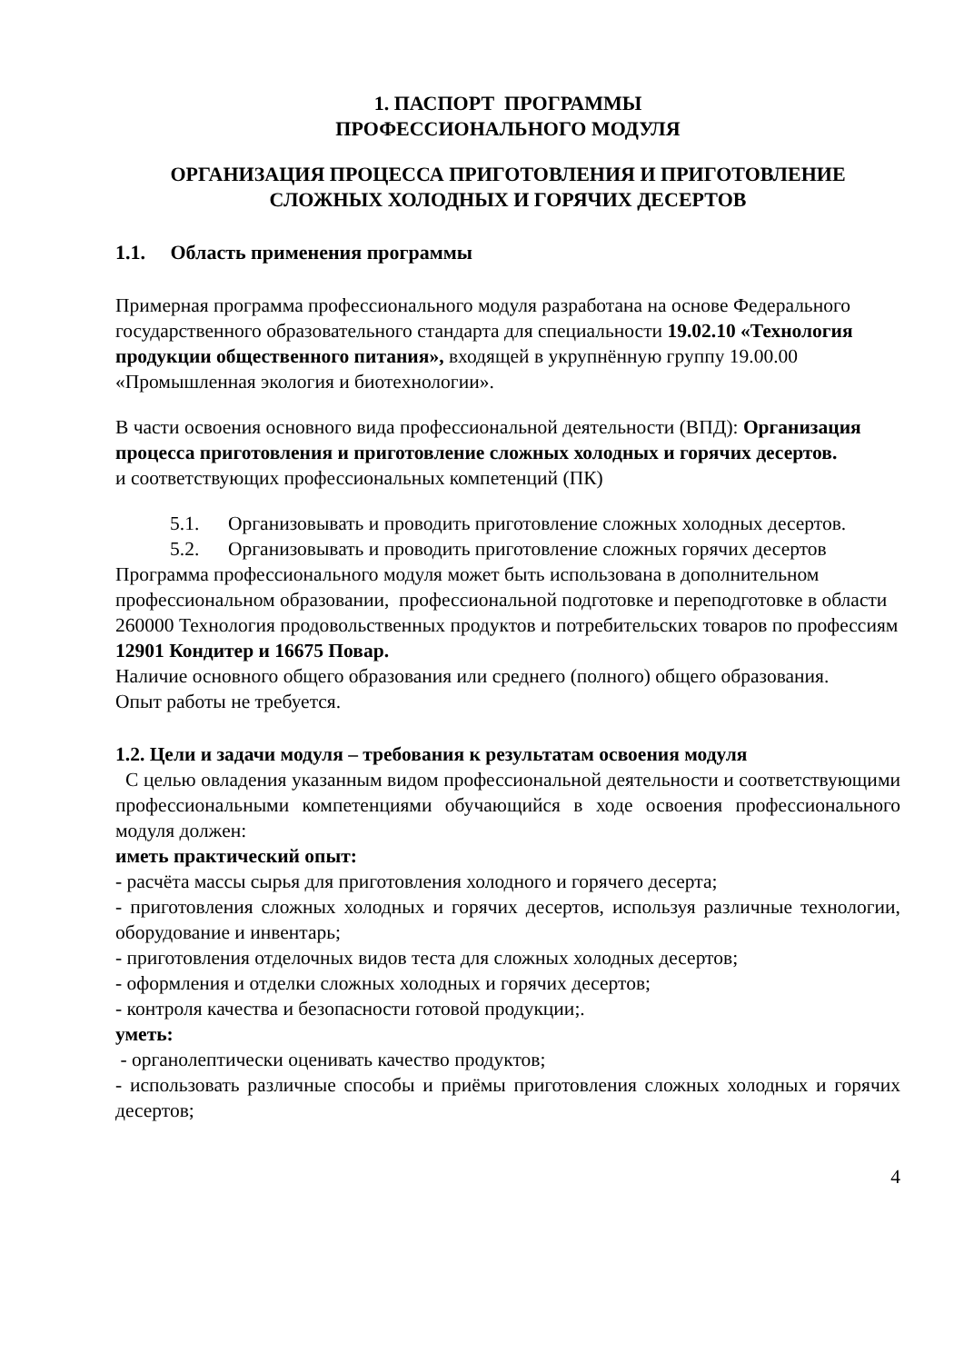1. ПАСПОРТ ПРОГРАММЫ
ПРОФЕССИОНАЛЬНОГО МОДУЛЯ
ОРГАНИЗАЦИЯ ПРОЦЕССА ПРИГОТОВЛЕНИЯ И ПРИГОТОВЛЕНИЕ СЛОЖНЫХ ХОЛОДНЫХ И ГОРЯЧИХ ДЕСЕРТОВ
1.1. Область применения программы
Примерная программа профессионального модуля разработана на основе Федерального государственного образовательного стандарта для специальности 19.02.10 «Технология продукции общественного питания», входящей в укрупнённую группу 19.00.00 «Промышленная экология и биотехнологии».
В части освоения основного вида профессиональной деятельности (ВПД): Организация процесса приготовления и приготовление сложных холодных и горячих десертов.
и соответствующих профессиональных компетенций (ПК)
5.1. Организовывать и проводить приготовление сложных холодных десертов.
5.2. Организовывать и проводить приготовление сложных горячих десертов
Программа профессионального модуля может быть использована в дополнительном профессиональном образовании, профессиональной подготовке и переподготовке в области 260000 Технология продовольственных продуктов и потребительских товаров по профессиям 12901 Кондитер и 16675 Повар.
Наличие основного общего образования или среднего (полного) общего образования.
Опыт работы не требуется.
1.2. Цели и задачи модуля – требования к результатам освоения модуля
С целью овладения указанным видом профессиональной деятельности и соответствующими профессиональными компетенциями обучающийся в ходе освоения профессионального модуля должен:
иметь практический опыт:
- расчёта массы сырья для приготовления холодного и горячего десерта;
- приготовления сложных холодных и горячих десертов, используя различные технологии, оборудование и инвентарь;
- приготовления отделочных видов теста для сложных холодных десертов;
- оформления и отделки сложных холодных и горячих десертов;
- контроля качества и безопасности готовой продукции;.
уметь:
- органолептически оценивать качество продуктов;
- использовать различные способы и приёмы приготовления сложных холодных и горячих десертов;
4